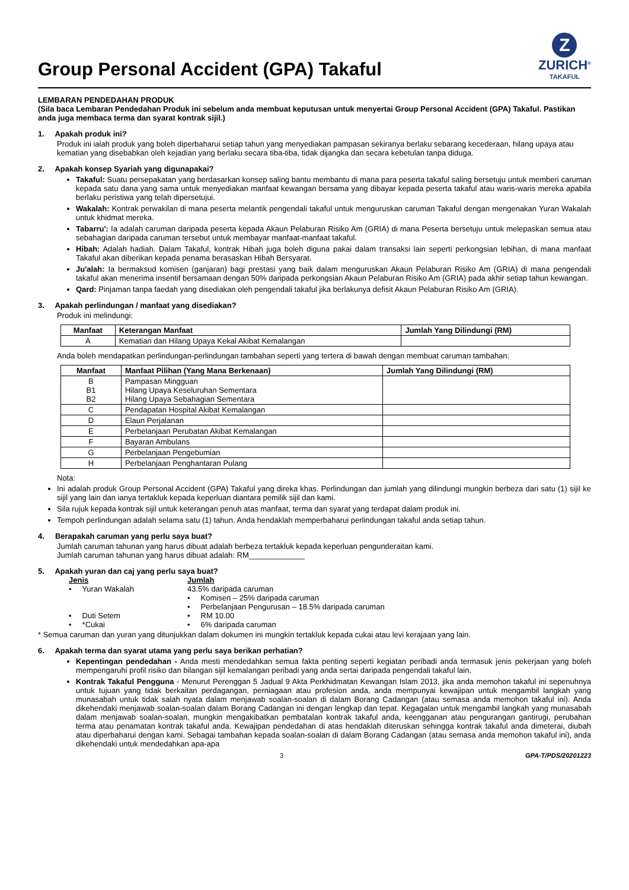Group Personal Accident (GPA) Takaful
Z
ZURICH<sup>®</sup>
TAKAFUL
LEMBARAN PENDEDAHAN PRODUK
(Sila baca Lembaran Pendedahan Produk ini sebelum anda membuat keputusan untuk menyertai Group Personal Accident (GPA) Takaful. Pastikan anda juga membaca terma dan syarat kontrak sijil.)
1. Apakah produk ini?
Produk ini ialah produk yang boleh diperbaharui setiap tahun yang menyediakan pampasan sekiranya berlaku sebarang kecederaan, hilang upaya atau kematian yang disebabkan oleh kejadian yang berlaku secara tiba-tiba, tidak dijangka dan secara kebetulan tanpa diduga.
2. Apakah konsep Syariah yang digunapakai?
Takaful: Suatu persepakatan yang berdasarkan konsep saling bantu membantu di mana para peserta takaful saling bersetuju untuk memberi caruman kepada satu dana yang sama untuk menyediakan manfaat kewangan bersama yang dibayar kepada peserta takaful atau waris-waris mereka apabila berlaku peristiwa yang telah dipersetujui.
Wakalah: Kontrak perwakilan di mana peserta melantik pengendali takaful untuk menguruskan caruman Takaful dengan mengenakan Yuran Wakalah untuk khidmat mereka.
Tabarru': Ia adalah caruman daripada peserta kepada Akaun Pelaburan Risiko Am (GRIA) di mana Peserta bersetuju untuk melepaskan semua atau sebahagian daripada caruman tersebut untuk membayar manfaat-manfaat takaful.
Hibah: Adalah hadiah. Dalam Takaful, kontrak Hibah juga boleh diguna pakai dalam transaksi lain seperti perkongsian lebihan, di mana manfaat Takaful akan diberikan kepada penama berasaskan Hibah Bersyarat.
Ju'alah: Ia bermaksud komisen (ganjaran) bagi prestasi yang baik dalam menguruskan Akaun Pelaburan Risiko Am (GRIA) di mana pengendali takaful akan menerima insentif bersamaan dengan 50% daripada perkongsian Akaun Pelaburan Risiko Am (GRIA) pada akhir setiap tahun kewangan.
Qard: Pinjaman tanpa faedah yang disediakan oleh pengendali takaful jika berlakunya defisit Akaun Pelaburan Risiko Am (GRIA).
3. Apakah perlindungan / manfaat yang disediakan?
Produk ini melindungi:
| Manfaat | Keterangan Manfaat | Jumlah Yang Dilindungi (RM) |
| --- | --- | --- |
| A | Kematian dan Hilang Upaya Kekal Akibat Kemalangan | |
Anda boleh mendapatkan perlindungan-perlindungan tambahan seperti yang tertera di bawah dengan membuat caruman tambahan:
| Manfaat | Manfaat Pilihan (Yang Mana Berkenaan) | Jumlah Yang Dilindungi (RM) |
| --- | --- | --- |
| B B1 B2 | Pampasan Mingguan Hilang Upaya Keseluruhan Sementara Hilang Upaya Sebahagian Sementara | |
| C | Pendapatan Hospital Akibat Kemalangan | |
| D | Elaun Perjalanan | |
| E | Perbelanjaan Perubatan Akibat Kemalangan | |
| F | Bayaran Ambulans | |
| G | Perbelanjaan Pengebumian | |
| H | Perbelanjaan Penghantaran Pulang | |
Nota:
Ini adalah produk Group Personal Accident (GPA) Takaful yang direka khas. Perlindungan dan jumlah yang dilindungi mungkin berbeza dari satu (1) sijil ke sijil yang lain dan ianya tertakluk kepada keperluan diantara pemilik sijil dan kami.
Sila rujuk kepada kontrak sijil untuk keterangan penuh atas manfaat, terma dan syarat yang terdapat dalam produk ini.
Tempoh perlindungan adalah selama satu (1) tahun. Anda hendaklah memperbaharui perlindungan takaful anda setiap tahun.
4. Berapakah caruman yang perlu saya buat?
Jumlah caruman tahunan yang harus dibuat adalah berbeza tertakluk kepada keperluan pengunderaitan kami.
Jumlah caruman tahunan yang harus dibuat adalah: RM_____________
5. Apakah yuran dan caj yang perlu saya buat?
Jenis Jumlah • Yuran Wakalah 43.5% daripada caruman • Komisen – 25% daripada caruman • Perbelanjaan Pengurusan – 18.5% daripada caruman • Duti Setem • RM 10.00 • *Cukai • 6% daripada caruman
* Semua caruman dan yuran yang ditunjukkan dalam dokumen ini mungkin tertakluk kepada cukai atau levi kerajaan yang lain.
6. Apakah terma dan syarat utama yang perlu saya berikan perhatian?
Kepentingan pendedahan - Anda mesti mendedahkan semua fakta penting seperti kegiatan peribadi anda termasuk jenis pekerjaan yang boleh mempengaruhi profil risiko dan bilangan sijil kemalangan peribadi yang anda sertai daripada pengendali takaful lain.
Kontrak Takaful Pengguna - Menurut Perenggan 5 Jadual 9 Akta Perkhidmatan Kewangan Islam 2013, jika anda memohon takaful ini sepenuhnya untuk tujuan yang tidak berkaitan perdagangan, perniagaan atau profesion anda, anda mempunyai kewajipan untuk mengambil langkah yang munasabah untuk tidak salah nyata dalam menjawab soalan-soalan di dalam Borang Cadangan (atau semasa anda memohon takaful ini). Anda dikehendaki menjawab soalan-soalan dalam Borang Cadangan ini dengan lengkap dan tepat. Kegagalan untuk mengambil langkah yang munasabah dalam menjawab soalan-soalan, mungkin mengakibatkan pembatalan kontrak takaful anda, keengganan atau pengurangan gantirugi, perubahan terma atau penamatan kontrak takaful anda. Kewajipan pendedahan di atas hendaklah diteruskan sehingga kontrak takaful anda dimeterai, diubah atau diperbaharui dengan kami. Sebagai tambahan kepada soalan-soalan di dalam Borang Cadangan (atau semasa anda memohon takaful ini), anda dikehendaki untuk mendedahkan apa-apa
3 GPA-T/PDS/20201223